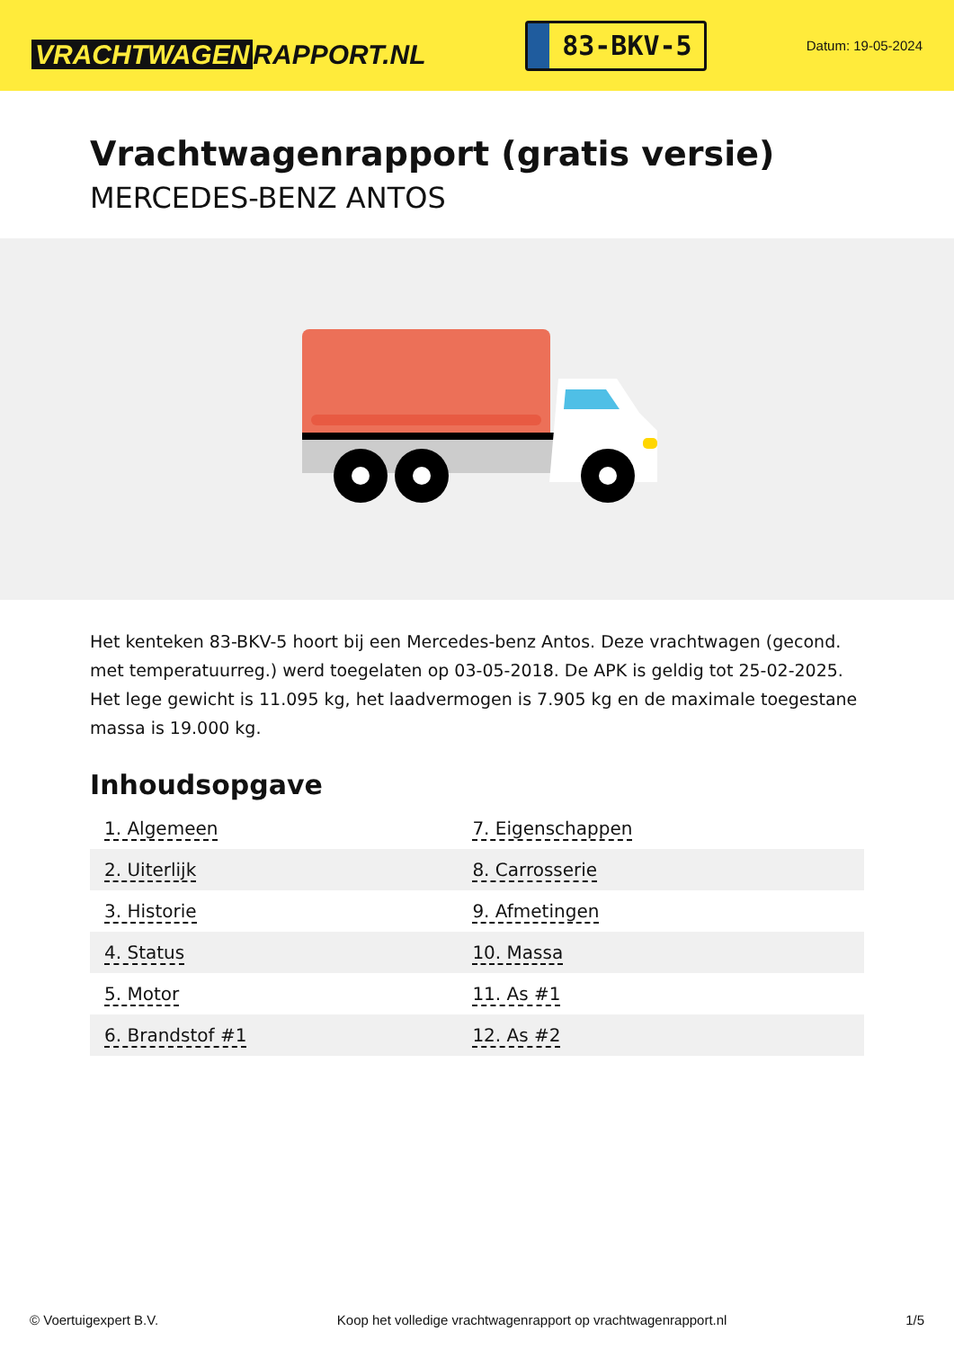VRACHTWAGEN RAPPORT.NL
83-BKV-5
Datum: 19-05-2024
Vrachtwagenrapport (gratis versie)
MERCEDES-BENZ ANTOS
Het kenteken 83-BKV-5 hoort bij een Mercedes-benz Antos. Deze vrachtwagen (gecond. met temperatuurreg.) werd toegelaten op 03-05-2018. De APK is geldig tot 25-02-2025. Het lege gewicht is 11.095 kg, het laadvermogen is 7.905 kg en de maximale toegestane massa is 19.000 kg.
Inhoudsopgave
| 1. Algemeen | 7. Eigenschappen |
| 2. Uiterlijk | 8. Carrosserie |
| 3. Historie | 9. Afmetingen |
| 4. Status | 10. Massa |
| 5. Motor | 11. As #1 |
| 6. Brandstof #1 | 12. As #2 |
© Voertuigexpert B.V. Koop het volledige vrachtwagenrapport op vrachtwagenrapport.nl 1/5